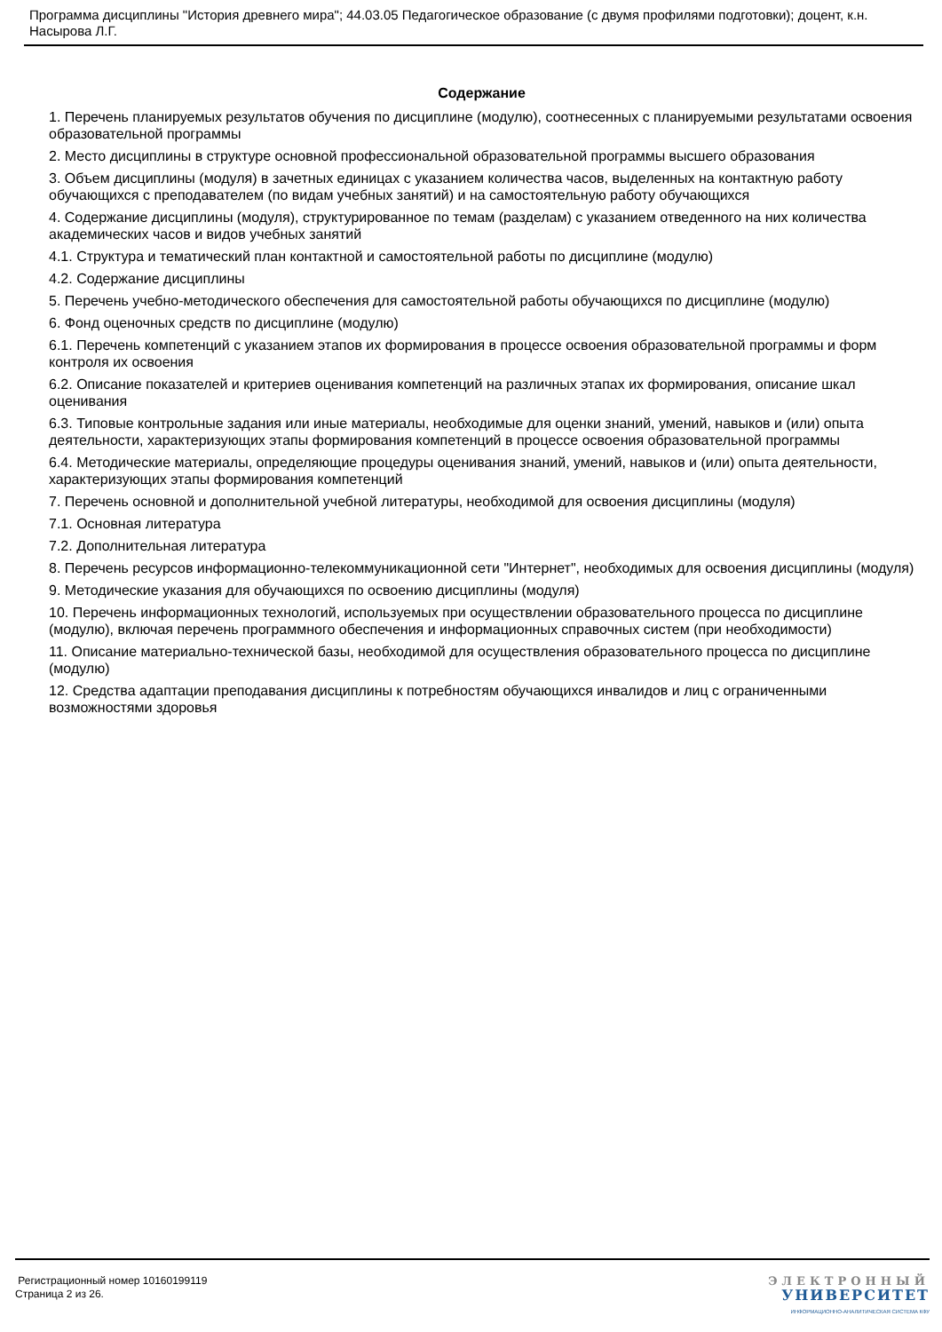Программа дисциплины "История древнего мира"; 44.03.05 Педагогическое образование (с двумя профилями подготовки); доцент, к.н. Насырова Л.Г.
Содержание
1. Перечень планируемых результатов обучения по дисциплине (модулю), соотнесенных с планируемыми результатами освоения образовательной программы
2. Место дисциплины в структуре основной профессиональной образовательной программы высшего образования
3. Объем дисциплины (модуля) в зачетных единицах с указанием количества часов, выделенных на контактную работу обучающихся с преподавателем (по видам учебных занятий) и на самостоятельную работу обучающихся
4. Содержание дисциплины (модуля), структурированное по темам (разделам) с указанием отведенного на них количества академических часов и видов учебных занятий
4.1. Структура и тематический план контактной и самостоятельной работы по дисциплине (модулю)
4.2. Содержание дисциплины
5. Перечень учебно-методического обеспечения для самостоятельной работы обучающихся по дисциплине (модулю)
6. Фонд оценочных средств по дисциплине (модулю)
6.1. Перечень компетенций с указанием этапов их формирования в процессе освоения образовательной программы и форм контроля их освоения
6.2. Описание показателей и критериев оценивания компетенций на различных этапах их формирования, описание шкал оценивания
6.3. Типовые контрольные задания или иные материалы, необходимые для оценки знаний, умений, навыков и (или) опыта деятельности, характеризующих этапы формирования компетенций в процессе освоения образовательной программы
6.4. Методические материалы, определяющие процедуры оценивания знаний, умений, навыков и (или) опыта деятельности, характеризующих этапы формирования компетенций
7. Перечень основной и дополнительной учебной литературы, необходимой для освоения дисциплины (модуля)
7.1. Основная литература
7.2. Дополнительная литература
8. Перечень ресурсов информационно-телекоммуникационной сети "Интернет", необходимых для освоения дисциплины (модуля)
9. Методические указания для обучающихся по освоению дисциплины (модуля)
10. Перечень информационных технологий, используемых при осуществлении образовательного процесса по дисциплине (модулю), включая перечень программного обеспечения и информационных справочных систем (при необходимости)
11. Описание материально-технической базы, необходимой для осуществления образовательного процесса по дисциплине (модулю)
12. Средства адаптации преподавания дисциплины к потребностям обучающихся инвалидов и лиц с ограниченными возможностями здоровья
Регистрационный номер 10160199119
Страница 2 из 26.
ЭЛЕКТРОННЫЙ
УНИВЕРСИТЕТ
ИНФОРМАЦИОННО-АНАЛИТИЧЕСКАЯ СИСТЕМА КФУ